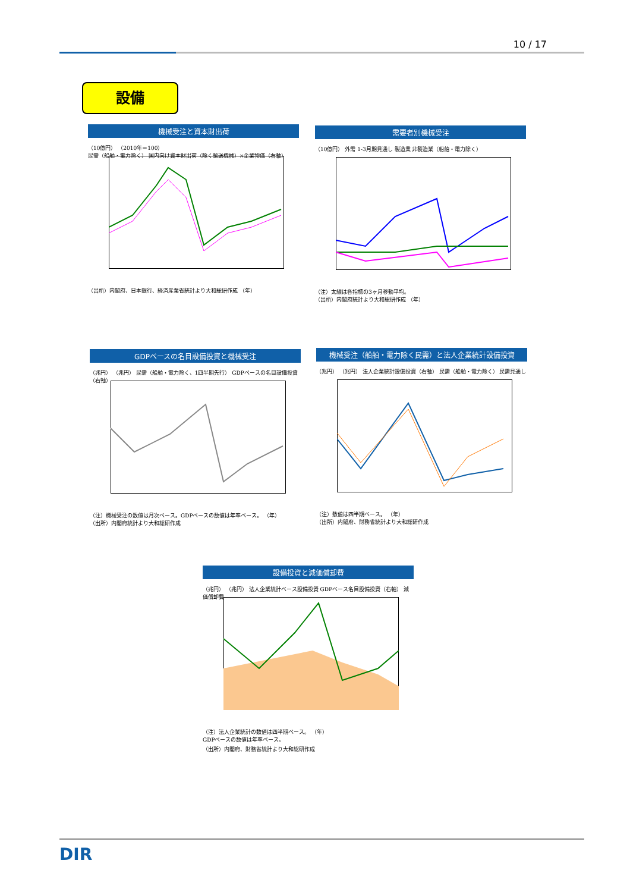10 / 17
設備
機械受注と資本財出荷
（10億円） （2010年＝100）
民需（船舶・電力除く） 国内向け資本財出荷（除く輸送機械）×企業物価（右軸）
（出所）内閣府、日本銀行、経済産業省統計より大和総研作成 （年）
需要者別機械受注
（10億円） 外需 1-3月期見通し 製造業 非製造業（船舶・電力除く）
（注）太線は各指標の3ヶ月移動平均。
（出所）内閣府統計より大和総研作成 （年）
GDPベースの名目設備投資と機械受注
（兆円） （兆円） 民需（船舶・電力除く、1四半期先行） GDPベースの名目設備投資（右軸）
（注）機械受注の数値は月次ベース。GDPベースの数値は年率ベース。 （年）
（出所）内閣府統計より大和総研作成
機械受注（船舶・電力除く民需）と法人企業統計設備投資
（兆円） （兆円） 法人企業統計設備投資（右軸） 民需（船舶・電力除く） 民需見通し
（注）数値は四半期ベース。 （年）
（出所）内閣府、財務省統計より大和総研作成
設備投資と減価償却費
（兆円） （兆円） 法人企業統計ベース設備投資 GDPベース名目設備投資（右軸） 減価償却費
（注）法人企業統計の数値は四半期ベース。 （年）
GDPベースの数値は年率ベース。
（出所）内閣府、財務省統計より大和総研作成
DIR